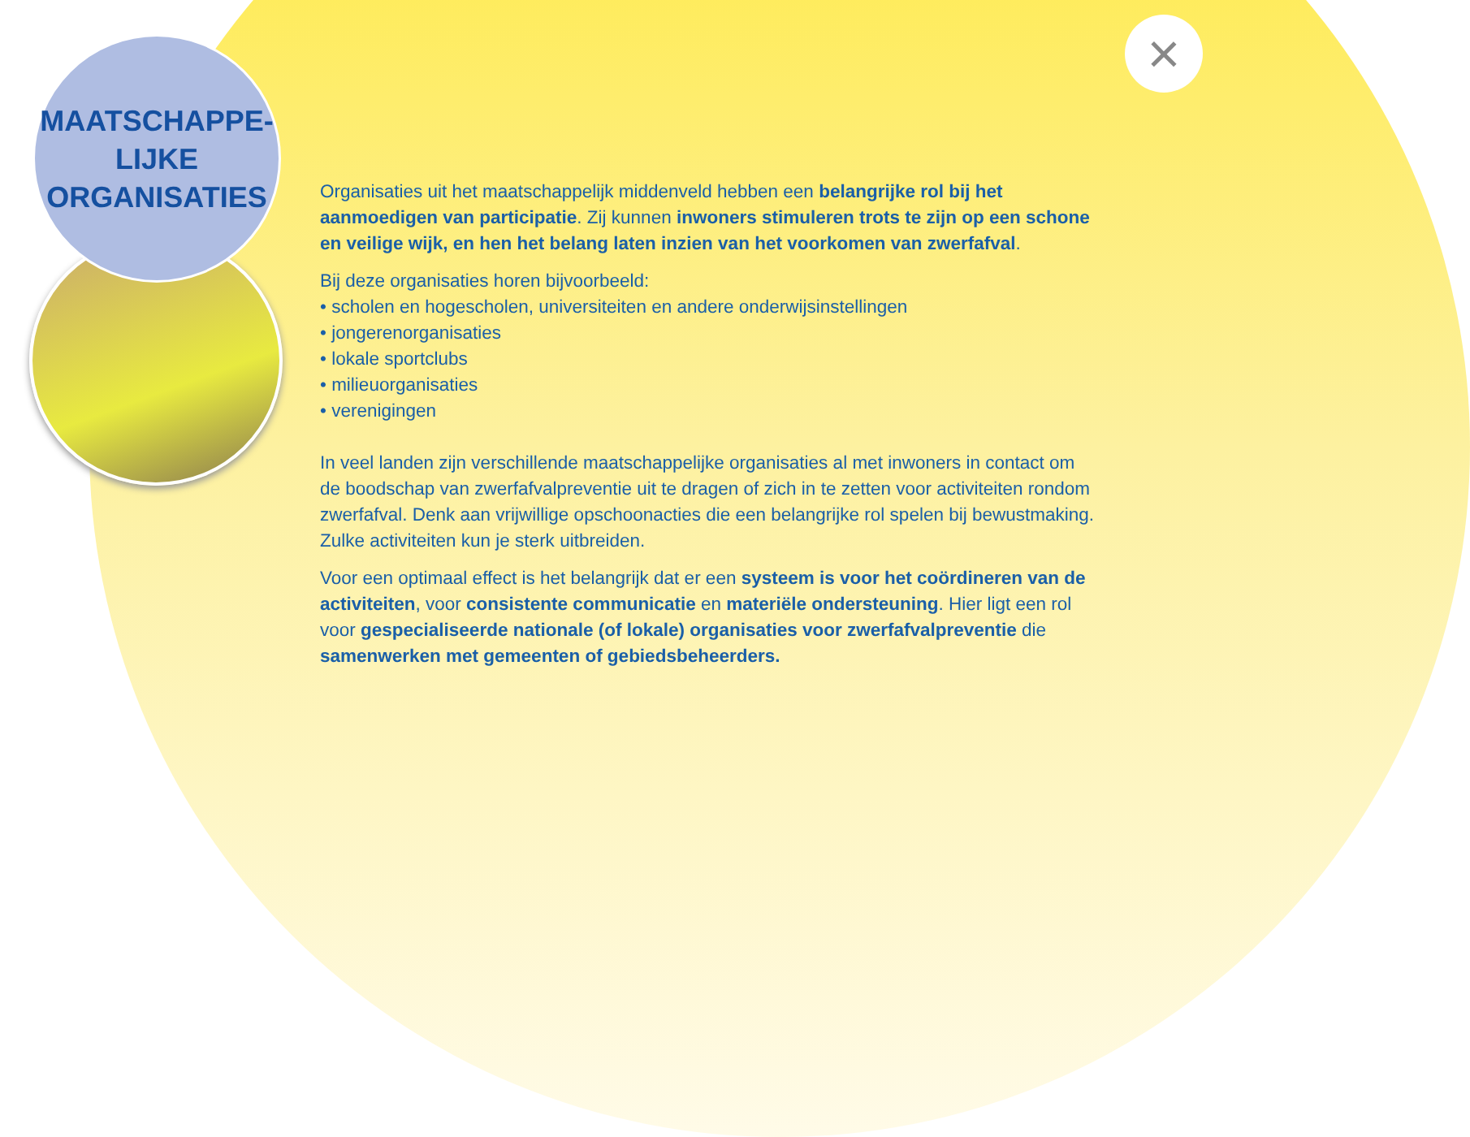MAATSCHAPPE-
LIJKE
ORGANISATIES
×
Organisaties uit het maatschappelijk middenveld hebben een belangrijke rol bij het aanmoedigen van participatie. Zij kunnen inwoners stimuleren trots te zijn op een schone en veilige wijk, en hen het belang laten inzien van het voorkomen van zwerfafval.
Bij deze organisaties horen bijvoorbeeld:
• scholen en hogescholen, universiteiten en andere onderwijsinstellingen
• jongerenorganisaties
• lokale sportclubs
• milieuorganisaties
• verenigingen
In veel landen zijn verschillende maatschappelijke organisaties al met inwoners in contact om de boodschap van zwerfafvalpreventie uit te dragen of zich in te zetten voor activiteiten rondom zwerfafval. Denk aan vrijwillige opschoonacties die een belangrijke rol spelen bij bewustmaking. Zulke activiteiten kun je sterk uitbreiden.
Voor een optimaal effect is het belangrijk dat er een systeem is voor het coördineren van de activiteiten, voor consistente communicatie en materiële ondersteuning. Hier ligt een rol voor gespecialiseerde nationale (of lokale) organisaties voor zwerfafvalpreventie die samenwerken met gemeenten of gebiedsbeheerders.